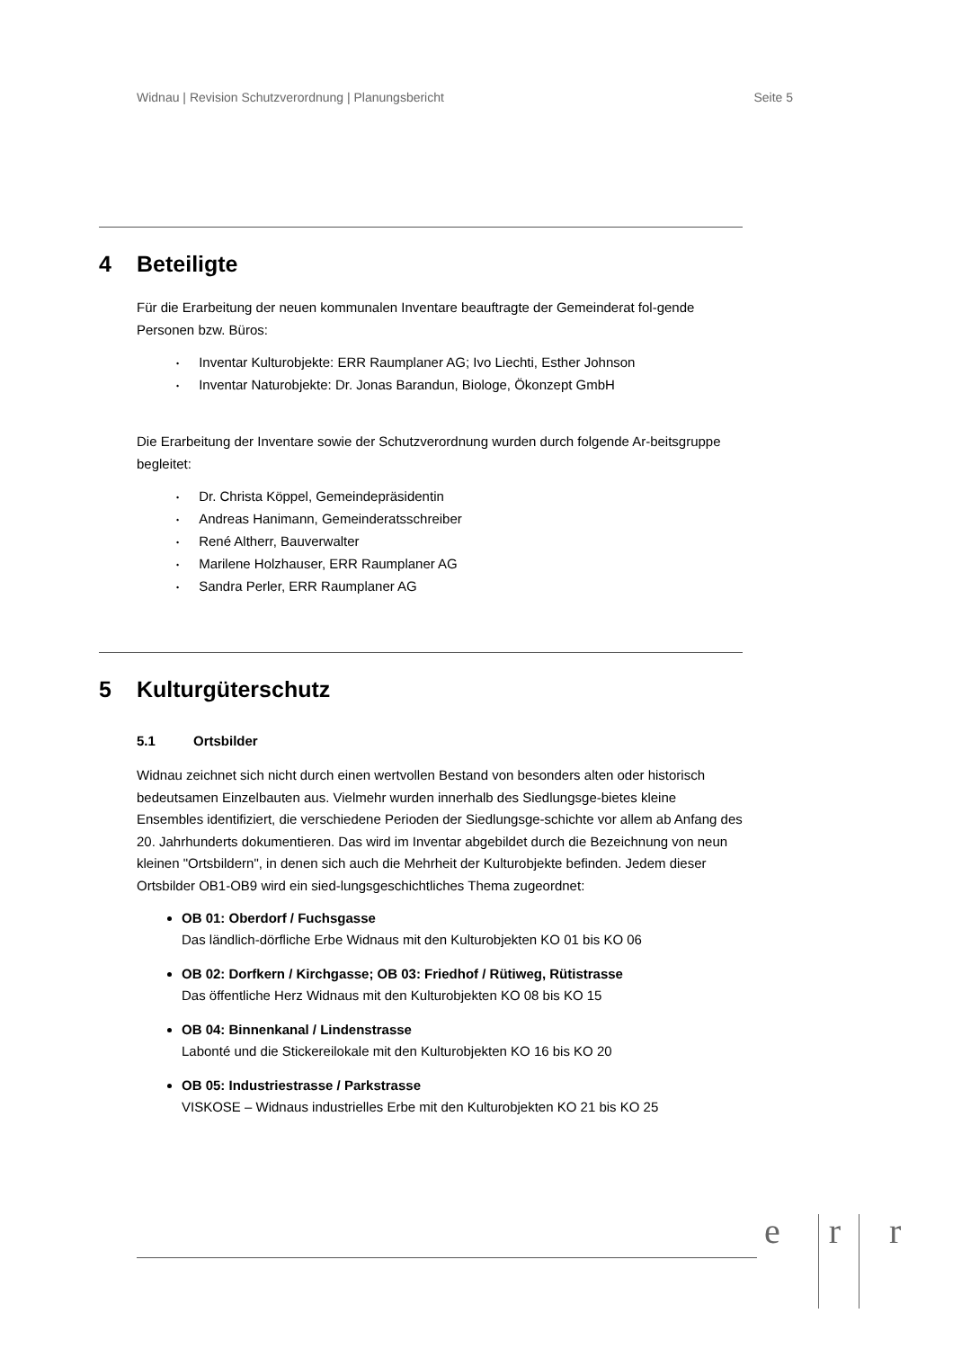Widnau | Revision Schutzverordnung | Planungsbericht Seite 5
4 Beteiligte
Für die Erarbeitung der neuen kommunalen Inventare beauftragte der Gemeinderat fol-gende Personen bzw. Büros:
Inventar Kulturobjekte: ERR Raumplaner AG; Ivo Liechti, Esther Johnson
Inventar Naturobjekte: Dr. Jonas Barandun, Biologe, Ökonzept GmbH
Die Erarbeitung der Inventare sowie der Schutzverordnung wurden durch folgende Ar-beitsgruppe begleitet:
Dr. Christa Köppel, Gemeindepräsidentin
Andreas Hanimann, Gemeinderatsschreiber
René Altherr, Bauverwalter
Marilene Holzhauser, ERR Raumplaner AG
Sandra Perler, ERR Raumplaner AG
5 Kulturgüterschutz
5.1 Ortsbilder
Widnau zeichnet sich nicht durch einen wertvollen Bestand von besonders alten oder historisch bedeutsamen Einzelbauten aus. Vielmehr wurden innerhalb des Siedlungsge-bietes kleine Ensembles identifiziert, die verschiedene Perioden der Siedlungsge-schichte vor allem ab Anfang des 20. Jahrhunderts dokumentieren. Das wird im Inventar abgebildet durch die Bezeichnung von neun kleinen "Ortsbildern", in denen sich auch die Mehrheit der Kulturobjekte befinden. Jedem dieser Ortsbilder OB1-OB9 wird ein sied-lungsgeschichtliches Thema zugeordnet:
OB 01: Oberdorf / Fuchsgasse
Das ländlich-dörfliche Erbe Widnaus mit den Kulturobjekten KO 01 bis KO 06
OB 02: Dorfkern / Kirchgasse; OB 03: Friedhof / Rütiweg, Rütistrasse
Das öffentliche Herz Widnaus mit den Kulturobjekten KO 08 bis KO 15
OB 04: Binnenkanal / Lindenstrasse
Labonté und die Stickereilokale mit den Kulturobjekten KO 16 bis KO 20
OB 05: Industriestrasse / Parkstrasse
VISKOSE – Widnaus industrielles Erbe mit den Kulturobjekten KO 21 bis KO 25
e r r